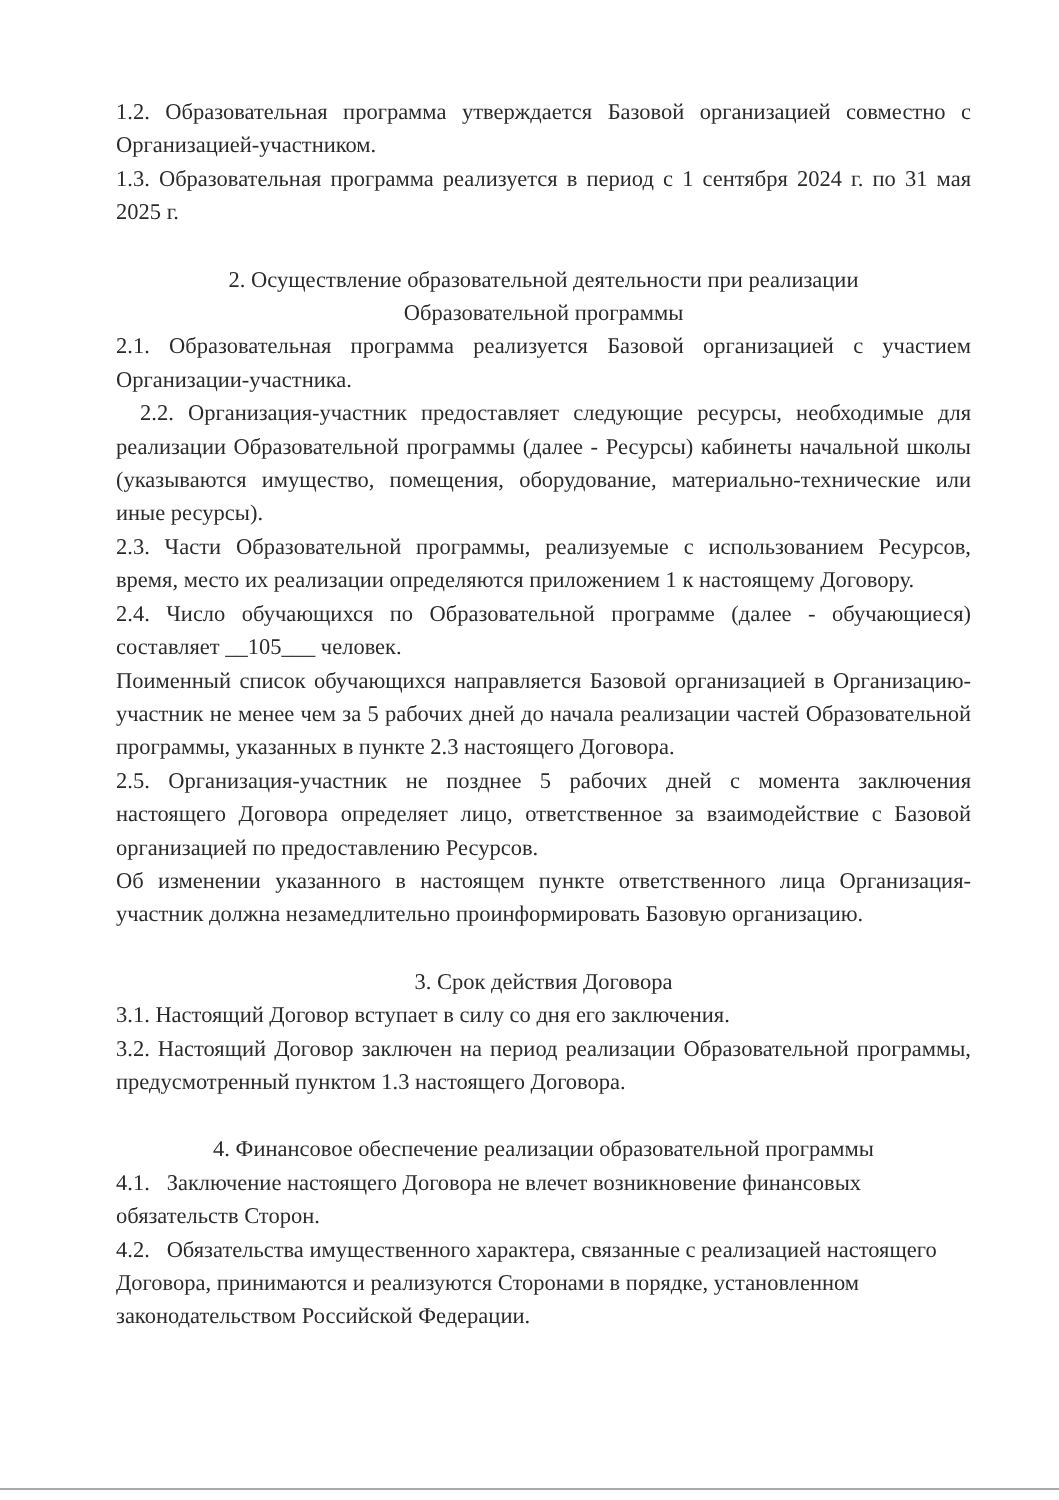1.2. Образовательная программа утверждается Базовой организацией совместно с Организацией-участником.
1.3. Образовательная программа реализуется в период с 1 сентября 2024 г. по 31 мая 2025 г.
2. Осуществление образовательной деятельности при реализации
Образовательной программы
2.1. Образовательная программа реализуется Базовой организацией с участием Организации-участника.
2.2. Организация-участник предоставляет следующие ресурсы, необходимые для реализации Образовательной программы (далее - Ресурсы) кабинеты начальной школы (указываются имущество, помещения, оборудование, материально-технические или иные ресурсы).
2.3. Части Образовательной программы, реализуемые с использованием Ресурсов, время, место их реализации определяются приложением 1 к настоящему Договору.
2.4. Число обучающихся по Образовательной программе (далее - обучающиеся) составляет __105___ человек.
Поименный список обучающихся направляется Базовой организацией в Организацию-участник не менее чем за 5 рабочих дней до начала реализации частей Образовательной программы, указанных в пункте 2.3 настоящего Договора.
2.5. Организация-участник не позднее 5 рабочих дней с момента заключения настоящего Договора определяет лицо, ответственное за взаимодействие с Базовой организацией по предоставлению Ресурсов.
Об изменении указанного в настоящем пункте ответственного лица Организация-участник должна незамедлительно проинформировать Базовую организацию.
3. Срок действия Договора
3.1. Настоящий Договор вступает в силу со дня его заключения.
3.2. Настоящий Договор заключен на период реализации Образовательной программы, предусмотренный пунктом 1.3 настоящего Договора.
4. Финансовое обеспечение реализации образовательной программы
4.1. Заключение настоящего Договора не влечет возникновение финансовых обязательств Сторон.
4.2. Обязательства имущественного характера, связанные с реализацией настоящего Договора, принимаются и реализуются Сторонами в порядке, установленном законодательством Российской Федерации.